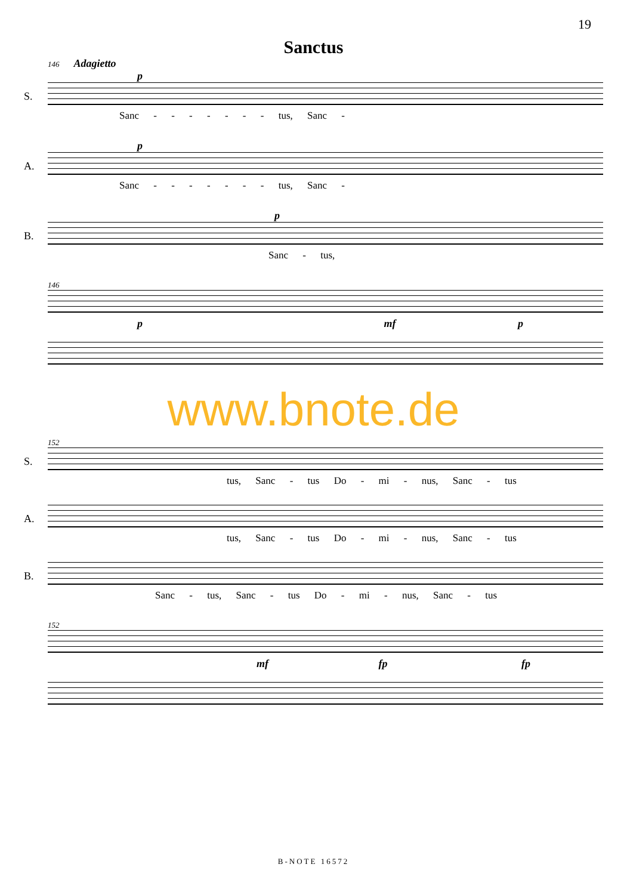19
Sanctus
146 Adagietto
p
S.
Sanc - - - - - - - tus, Sanc -
p
A.
Sanc - - - - - - - tus, Sanc -
p
B.
Sanc - tus,
146
p mf p
www.bnote.de
152
S.
tus, Sanc - tus Do - mi - nus, Sanc - tus
A.
tus, Sanc - tus Do - mi - nus, Sanc - tus
B.
Sanc - tus, Sanc - tus Do - mi - nus, Sanc - tus
152
mf fp fp
B-NOTE 16572